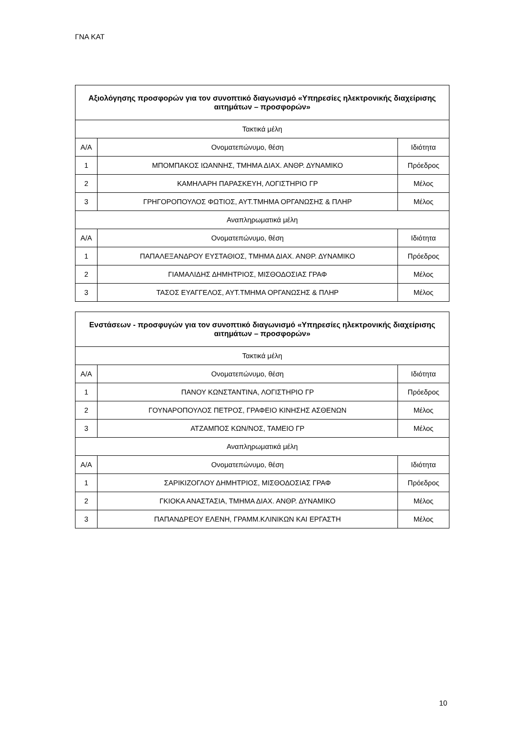ΓΝΑ ΚΑΤ
| Αξιολόγησης προσφορών για τον συνοπτικό διαγωνισμό «Υπηρεσίες ηλεκτρονικής διαχείρισης αιτημάτων – προσφορών» | | |
| --- | --- | --- |
| Τακτικά μέλη | | |
| Α/Α | Ονοματεπώνυμο, θέση | Ιδιότητα |
| 1 | ΜΠΟΜΠΑΚΟΣ ΙΩΑΝΝΗΣ, ΤΜΗΜΑ ΔΙΑΧ. ΑΝΘΡ. ΔΥΝΑΜΙΚΟ | Πρόεδρος |
| 2 | ΚΑΜΗΛΑΡΗ ΠΑΡΑΣΚΕΥΗ, ΛΟΓΙΣΤΗΡΙΟ ΓΡ | Μέλος |
| 3 | ΓΡΗΓΟΡΟΠΟΥΛΟΣ ΦΩΤΙΟΣ, ΑΥΤ.ΤΜΗΜΑ ΟΡΓΑΝΩΣΗΣ & ΠΛΗΡ | Μέλος |
| Αναπληρωματικά μέλη | | |
| Α/Α | Ονοματεπώνυμο, θέση | Ιδιότητα |
| 1 | ΠΑΠΑΛΕΞΑΝΔΡΟΥ ΕΥΣΤΑΘΙΟΣ, ΤΜΗΜΑ ΔΙΑΧ. ΑΝΘΡ. ΔΥΝΑΜΙΚΟ | Πρόεδρος |
| 2 | ΓΙΑΜΑΛΙΔΗΣ ΔΗΜΗΤΡΙΟΣ, ΜΙΣΘΟΔΟΣΙΑΣ ΓΡΑΦ | Μέλος |
| 3 | ΤΑΣΟΣ ΕΥΑΓΓΕΛΟΣ, ΑΥΤ.ΤΜΗΜΑ ΟΡΓΑΝΩΣΗΣ & ΠΛΗΡ | Μέλος |
| Ενστάσεων - προσφυγών για τον συνοπτικό διαγωνισμό «Υπηρεσίες ηλεκτρονικής διαχείρισης αιτημάτων – προσφορών» | | |
| --- | --- | --- |
| Τακτικά μέλη | | |
| Α/Α | Ονοματεπώνυμο, θέση | Ιδιότητα |
| 1 | ΠΑΝΟΥ ΚΩΝΣΤΑΝΤΙΝΑ, ΛΟΓΙΣΤΗΡΙΟ ΓΡ | Πρόεδρος |
| 2 | ΓΟΥΝΑΡΟΠΟΥΛΟΣ ΠΕΤΡΟΣ, ΓΡΑΦΕΙΟ ΚΙΝΗΣΗΣ ΑΣΘΕΝΩΝ | Μέλος |
| 3 | ΑΤΖΑΜΠΟΣ ΚΩΝ/ΝΟΣ, ΤΑΜΕΙΟ ΓΡ | Μέλος |
| Αναπληρωματικά μέλη | | |
| Α/Α | Ονοματεπώνυμο, θέση | Ιδιότητα |
| 1 | ΣΑΡΙΚΙΖΟΓΛΟΥ ΔΗΜΗΤΡΙΟΣ, ΜΙΣΘΟΔΟΣΙΑΣ ΓΡΑΦ | Πρόεδρος |
| 2 | ΓΚΙΟΚΑ ΑΝΑΣΤΑΣΙΑ, ΤΜΗΜΑ ΔΙΑΧ. ΑΝΘΡ. ΔΥΝΑΜΙΚΟ | Μέλος |
| 3 | ΠΑΠΑΝΔΡΕΟΥ ΕΛΕΝΗ, ΓΡΑΜΜ.ΚΛΙΝΙΚΩΝ ΚΑΙ ΕΡΓΑΣΤΗ | Μέλος |
10